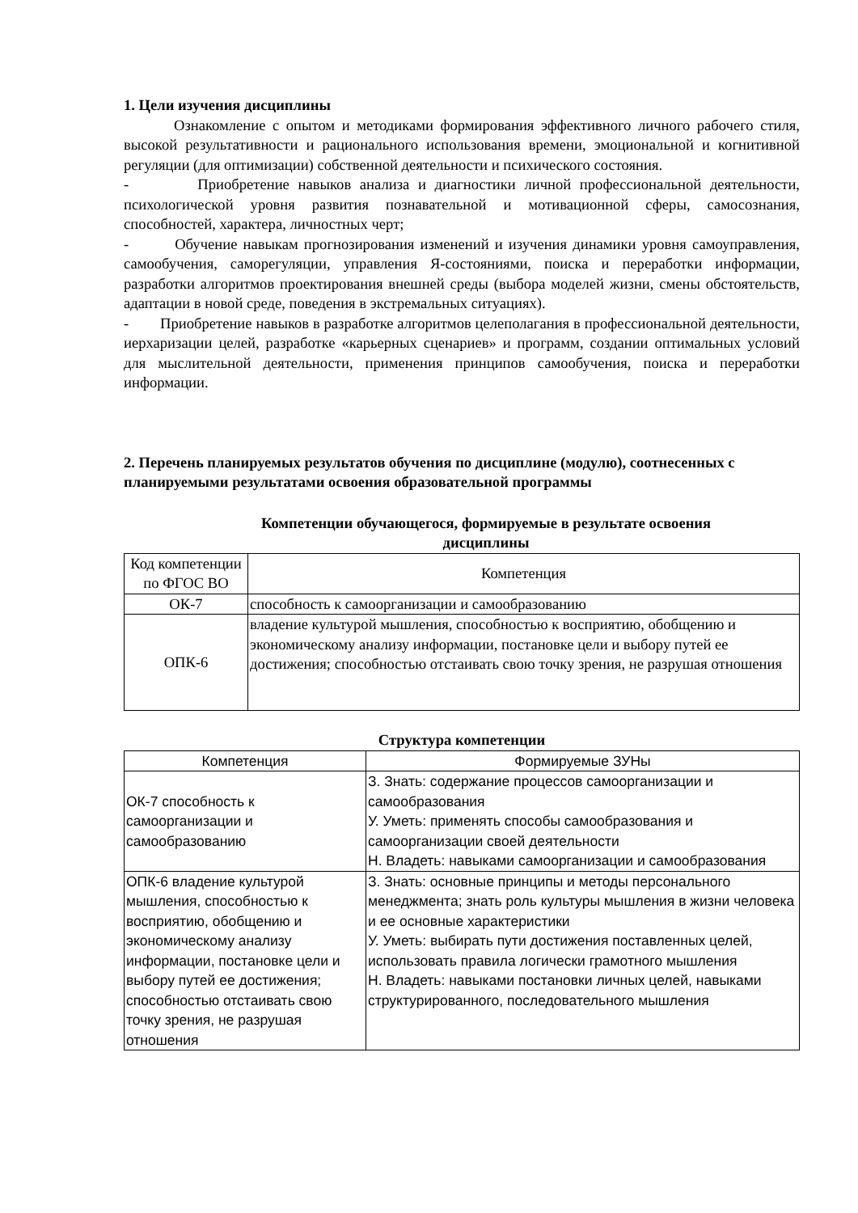1. Цели изучения дисциплины
Ознакомление с опытом и методиками формирования эффективного личного рабочего стиля, высокой результативности и рационального использования времени, эмоциональной и когнитивной регуляции (для оптимизации) собственной деятельности и психического состояния.
- Приобретение навыков анализа и диагностики личной профессиональной деятельности, психологической уровня развития познавательной и мотивационной сферы, самосознания, способностей, характера, личностных черт;
- Обучение навыкам прогнозирования изменений и изучения динамики уровня самоуправления, самообучения, саморегуляции, управления Я-состояниями, поиска и переработки информации, разработки алгоритмов проектирования внешней среды (выбора моделей жизни, смены обстоятельств, адаптации в новой среде, поведения в экстремальных ситуациях).
- Приобретение навыков в разработке алгоритмов целеполагания в профессиональной деятельности, иерхаризации целей, разработке «карьерных сценариев» и программ, создании оптимальных условий для мыслительной деятельности, применения принципов самообучения, поиска и переработки информации.
2. Перечень планируемых результатов обучения по дисциплине (модулю), соотнесенных с планируемыми результатами освоения образовательной программы
Компетенции обучающегося, формируемые в результате освоения
дисциплины
| Код компетенции по ФГОС ВО | Компетенция |
| --- | --- |
| ОК-7 | способность к самоорганизации и самообразованию |
| ОПК-6 | владение культурой мышления, способностью к восприятию, обобщению и экономическому анализу информации, постановке цели и выбору путей ее достижения; способностью отстаивать свою точку зрения, не разрушая отношения |
Структура компетенции
| Компетенция | Формируемые ЗУНы |
| --- | --- |
| ОК-7 способность к самоорганизации и самообразованию | З. Знать: содержание процессов самоорганизации и самообразования У. Уметь: применять способы самообразования и самоорганизации своей деятельности Н. Владеть: навыками самоорганизации и самообразования |
| ОПК-6 владение культурой мышления, способностью к восприятию, обобщению и экономическому анализу информации, постановке цели и выбору путей ее достижения; способностью отстаивать свою точку зрения, не разрушая отношения | З. Знать: основные принципы и методы персонального менеджмента; знать роль культуры мышления в жизни человека и ее основные характеристики У. Уметь: выбирать пути достижения поставленных целей, использовать правила логически грамотного мышления Н. Владеть: навыками постановки личных целей, навыками структурированного, последовательного мышления |